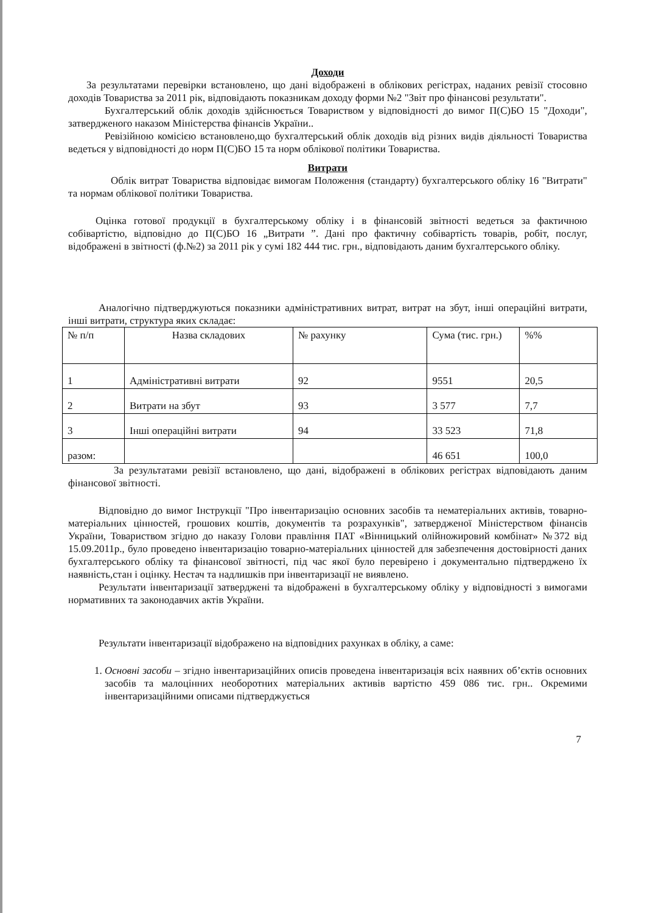Доходи
За результатами перевірки встановлено, що дані відображені в облікових регістрах, наданих ревізії стосовно доходів Товариства за 2011 рік, відповідають показникам доходу форми №2 "Звіт про фінансові результати".
Бухгалтерський облік доходів здійснюється Товариством у відповідності до вимог П(С)БО 15 "Доходи", затвердженого наказом Міністерства фінансів України..
Ревізійною комісією встановлено,що бухгалтерський облік доходів від різних видів діяльності Товариства ведеться у відповідності до норм П(С)БО 15 та норм облікової політики Товариства.
Витрати
Облік витрат Товариства відповідає вимогам Положення (стандарту) бухгалтерського обліку 16 "Витрати" та нормам облікової політики Товариства.
Оцінка готової продукції в бухгалтерському обліку і в фінансовій звітності ведеться за фактичною собівартістю, відповідно до П(С)БО 16 „Витрати ”. Дані про фактичну собівартість товарів, робіт, послуг, відображені в звітності (ф.№2) за 2011 рік у сумі 182 444 тис. грн., відповідають даним бухгалтерського обліку.
Аналогічно підтверджуються показники адміністративних витрат, витрат на збут, інші операційні витрати, інші витрати, структура яких складає:
| № п/п | Назва складових | № рахунку | Сума (тис. грн.) | %% |
| 1 | Адміністративні витрати | 92 | 9551 | 20,5 |
| 2 | Витрати на збут | 93 | 3 577 | 7,7 |
| 3 | Інші операційні витрати | 94 | 33 523 | 71,8 |
| разом: | | | 46 651 | 100,0 |
За результатами ревізії встановлено, що дані, відображені в облікових регістрах відповідають даним фінансової звітності.
Відповідно до вимог Інструкції "Про інвентаризацію основних засобів та нематеріальних активів, товарно-матеріальних цінностей, грошових коштів, документів та розрахунків", затвердженої Міністерством фінансів України, Товариством згідно до наказу Голови правління ПАТ «Вінницький олійножировий комбінат» №372 від 15.09.2011р., було проведено інвентаризацію товарно-матеріальних цінностей для забезпечення достовірності даних бухгалтерського обліку та фінансової звітності, під час якої було перевірено і документально підтверджено їх наявність,стан і оцінку. Нестач та надлишків при інвентаризації не виявлено.
Результати інвентаризації затверджені та відображені в бухгалтерському обліку у відповідності з вимогами нормативних та законодавчих актів України.
Результати інвентаризації відображено на відповідних рахунках в обліку, а саме:
1. Основні засоби – згідно інвентаризаційних описів проведена інвентаризація всіх наявних об’єктів основних засобів та малоцінних необоротних матеріальних активів вартістю 459 086 тис. грн.. Окремими інвентаризаційними описами підтверджується
7